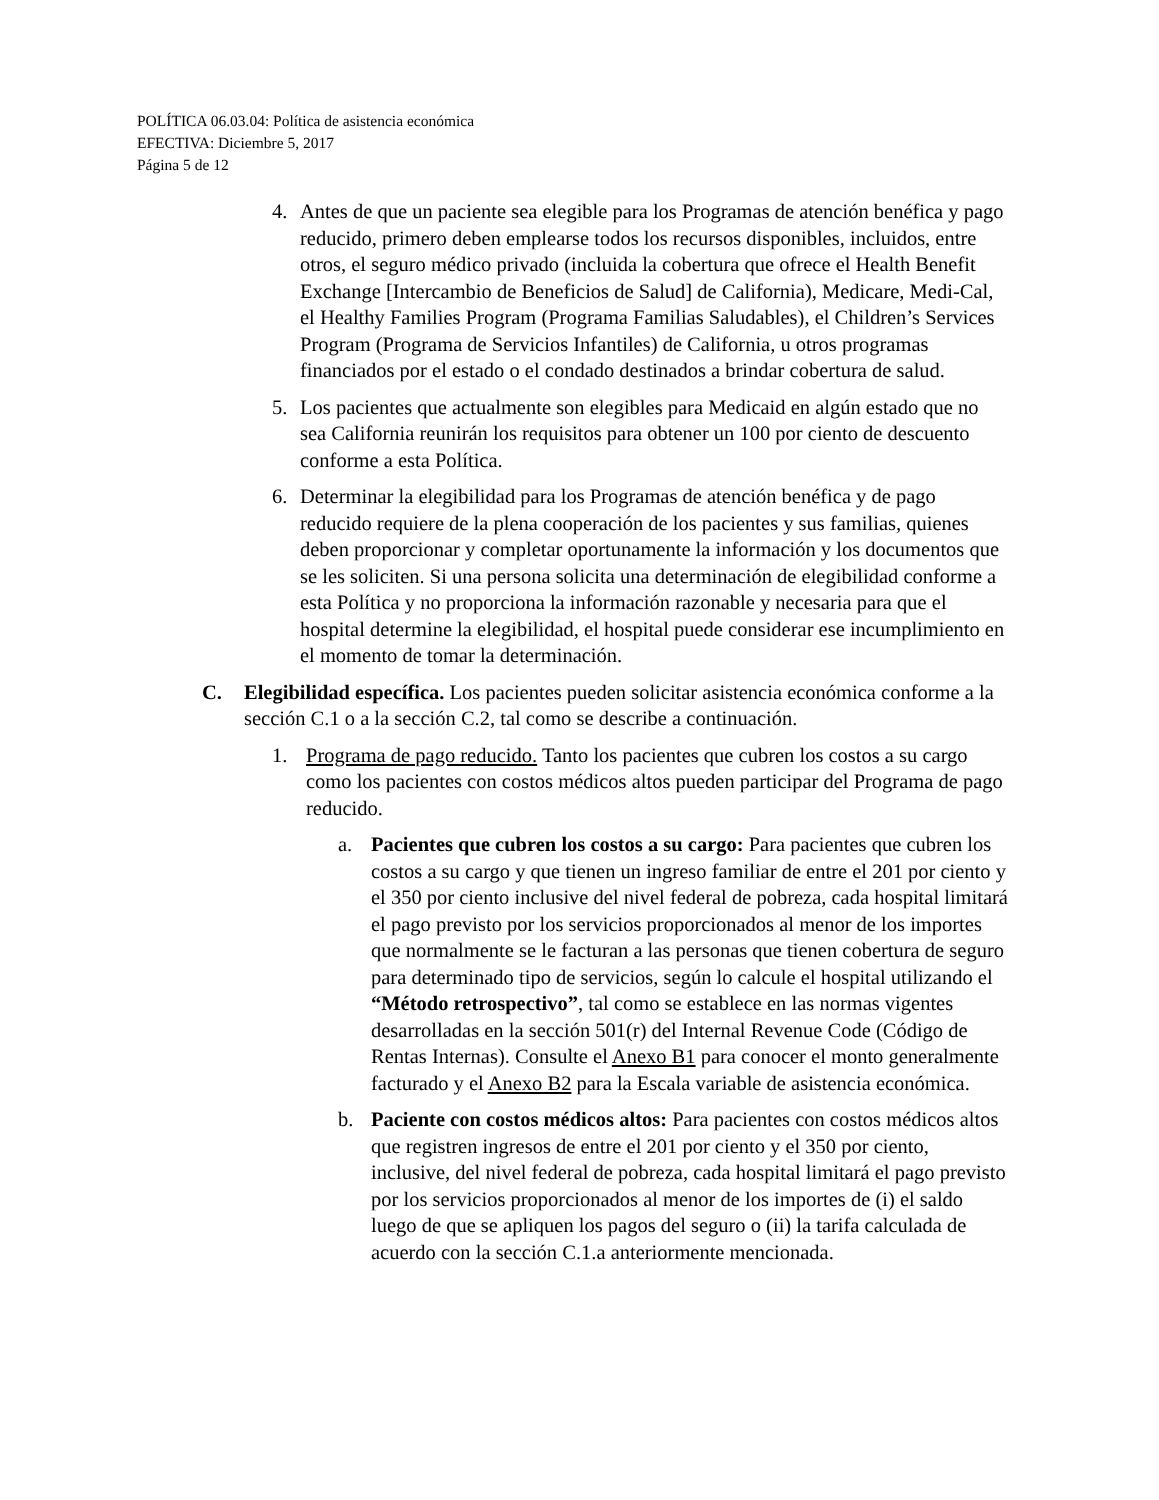POLÍTICA 06.03.04: Política de asistencia económica
EFECTIVA: Diciembre 5, 2017
Página 5 de 12
4. Antes de que un paciente sea elegible para los Programas de atención benéfica y pago reducido, primero deben emplearse todos los recursos disponibles, incluidos, entre otros, el seguro médico privado (incluida la cobertura que ofrece el Health Benefit Exchange [Intercambio de Beneficios de Salud] de California), Medicare, Medi-Cal, el Healthy Families Program (Programa Familias Saludables), el Children’s Services Program (Programa de Servicios Infantiles) de California, u otros programas financiados por el estado o el condado destinados a brindar cobertura de salud.
5. Los pacientes que actualmente son elegibles para Medicaid en algún estado que no sea California reunirán los requisitos para obtener un 100 por ciento de descuento conforme a esta Política.
6. Determinar la elegibilidad para los Programas de atención benéfica y de pago reducido requiere de la plena cooperación de los pacientes y sus familias, quienes deben proporcionar y completar oportunamente la información y los documentos que se les soliciten. Si una persona solicita una determinación de elegibilidad conforme a esta Política y no proporciona la información razonable y necesaria para que el hospital determine la elegibilidad, el hospital puede considerar ese incumplimiento en el momento de tomar la determinación.
C. Elegibilidad específica. Los pacientes pueden solicitar asistencia económica conforme a la sección C.1 o a la sección C.2, tal como se describe a continuación.
1. Programa de pago reducido. Tanto los pacientes que cubren los costos a su cargo como los pacientes con costos médicos altos pueden participar del Programa de pago reducido.
a. Pacientes que cubren los costos a su cargo: Para pacientes que cubren los costos a su cargo y que tienen un ingreso familiar de entre el 201 por ciento y el 350 por ciento inclusive del nivel federal de pobreza, cada hospital limitará el pago previsto por los servicios proporcionados al menor de los importes que normalmente se le facturan a las personas que tienen cobertura de seguro para determinado tipo de servicios, según lo calcule el hospital utilizando el “Método retrospectivo”, tal como se establece en las normas vigentes desarrolladas en la sección 501(r) del Internal Revenue Code (Código de Rentas Internas). Consulte el Anexo B1 para conocer el monto generalmente facturado y el Anexo B2 para la Escala variable de asistencia económica.
b. Paciente con costos médicos altos: Para pacientes con costos médicos altos que registren ingresos de entre el 201 por ciento y el 350 por ciento, inclusive, del nivel federal de pobreza, cada hospital limitará el pago previsto por los servicios proporcionados al menor de los importes de (i) el saldo luego de que se apliquen los pagos del seguro o (ii) la tarifa calculada de acuerdo con la sección C.1.a anteriormente mencionada.